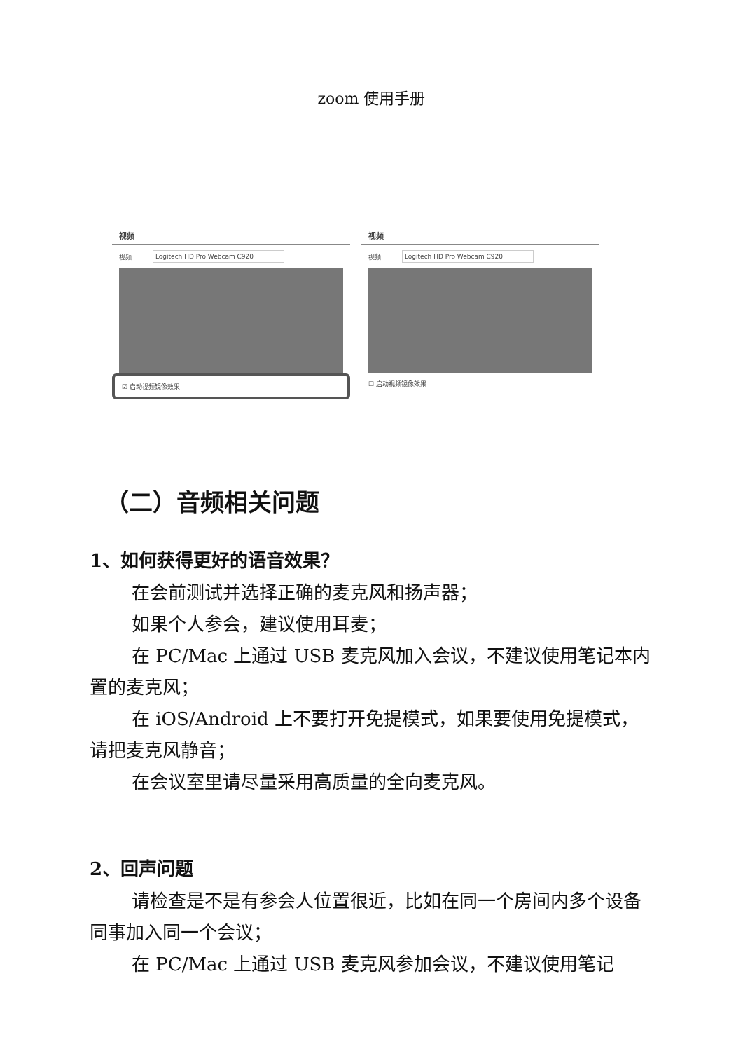zoom 使用手册
视频
视频 Logitech HD Pro Webcam C920
☑ 启动视频镜像效果
视频
视频 Logitech HD Pro Webcam C920
☐ 启动视频镜像效果
（二）音频相关问题
1、如何获得更好的语音效果？
在会前测试并选择正确的麦克风和扬声器；
如果个人参会，建议使用耳麦；
在 PC/Mac 上通过 USB 麦克风加入会议，不建议使用笔记本内置的麦克风；
在 iOS/Android 上不要打开免提模式，如果要使用免提模式，请把麦克风静音；
在会议室里请尽量采用高质量的全向麦克风。
2、回声问题
请检查是不是有参会人位置很近，比如在同一个房间内多个设备同事加入同一个会议；
在 PC/Mac 上通过 USB 麦克风参加会议，不建议使用笔记